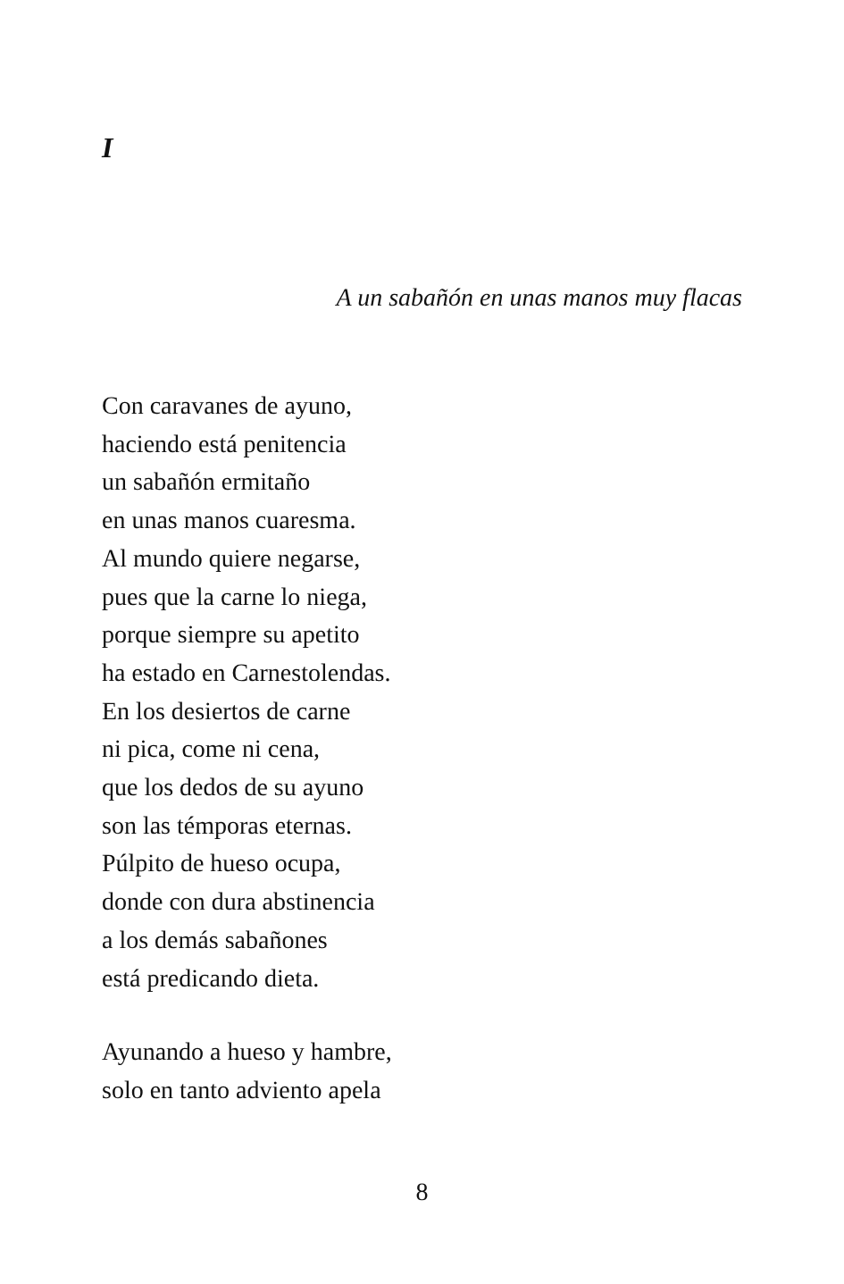I
A un sabañón en unas manos muy flacas
Con caravanes de ayuno,
haciendo está penitencia
un sabañón ermitaño
en unas manos cuaresma.
Al mundo quiere negarse,
pues que la carne lo niega,
porque siempre su apetito
ha estado en Carnestolendas.
En los desiertos de carne
ni pica, come ni cena,
que los dedos de su ayuno
son las témporas eternas.
Púlpito de hueso ocupa,
donde con dura abstinencia
a los demás sabañones
está predicando dieta.
Ayunando a hueso y hambre,
solo en tanto adviento apela
8